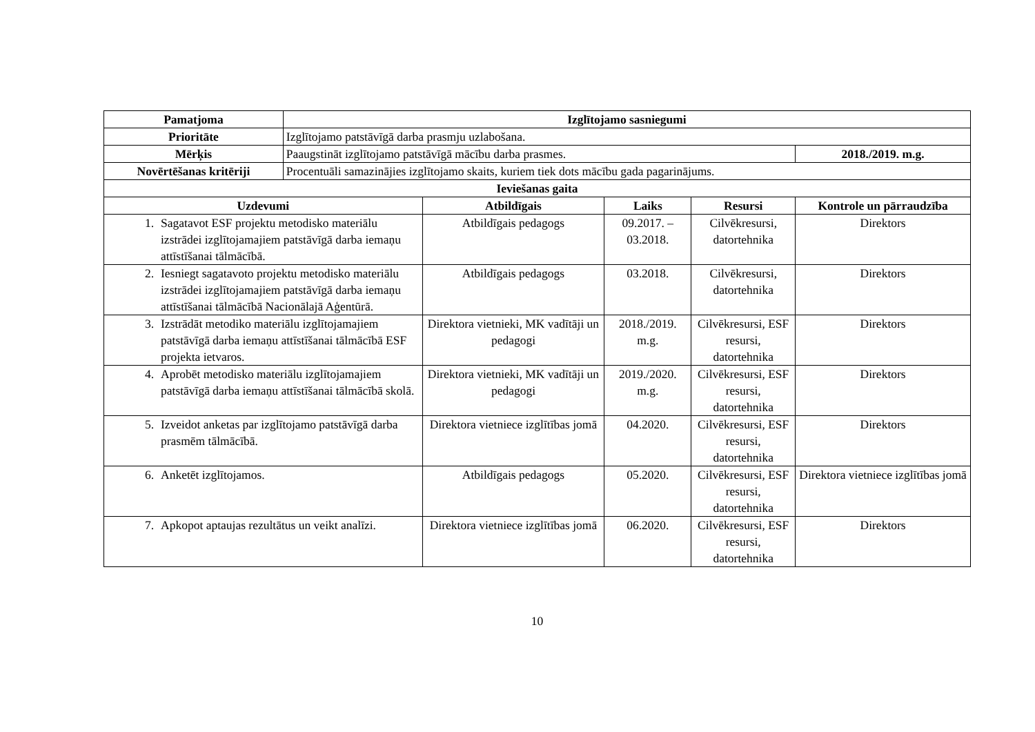| Pamatjoma | Izglītojamo sasniegumi | | | | |
| --- | --- | --- | --- | --- | --- |
| Prioritāte | Izglītojamo patstāvīgā darba prasmju uzlabošana. | | | | |
| Mērķis | Paaugstināt izglītojamo patstāvīgā mācību darba prasmes. | | | | 2018./2019. m.g. |
| Novērtēšanas kritēriji | Procentuāli samazinājies izglītojamo skaits, kuriem tiek dots mācību gada pagarinājums. | | | | |
| Ieviešanas gaita | | | | | |
| Uzdevumi | | Atbildīgais | Laiks | Resursi | Kontrole un pārraudzība |
| 1. Sagatavot ESF projektu metodisko materiālu izstrādei izglītojamajiem patstāvīgā darba iemaņu attīstīšanai tālmācībā. | | Atbildīgais pedagogs | 09.2017. – 03.2018. | Cilvēkresursi, datortehnika | Direktors |
| 2. Iesniegt sagatavoto projektu metodisko materiālu izstrādei izglītojamajiem patstāvīgā darba iemaņu attīstīšanai tālmācībā Nacionālajā Aģentūrā. | | Atbildīgais pedagogs | 03.2018. | Cilvēkresursi, datortehnika | Direktors |
| 3. Izstrādāt metodiko materiālu izglītojamajiem patstāvīgā darba iemaņu attīstīšanai tālmācībā ESF projekta ietvaros. | | Direktora vietnieki, MK vadītāji un pedagogi | 2018./2019. m.g. | Cilvēkresursi, ESF resursi, datortehnika | Direktors |
| 4. Aprobēt metodisko materiālu izglītojamajiem patstāvīgā darba iemaņu attīstīšanai tālmācībā skolā. | | Direktora vietnieki, MK vadītāji un pedagogi | 2019./2020. m.g. | Cilvēkresursi, ESF resursi, datortehnika | Direktors |
| 5. Izveidot anketas par izglītojamo patstāvīgā darba prasmēm tālmācībā. | | Direktora vietniece izglītības jomā | 04.2020. | Cilvēkresursi, ESF resursi, datortehnika | Direktors |
| 6. Anketēt izglītojamos. | | Atbildīgais pedagogs | 05.2020. | Cilvēkresursi, ESF resursi, datortehnika | Direktora vietniece izglītības jomā |
| 7. Apkopot aptaujas rezultātus un veikt analīzi. | | Direktora vietniece izglītības jomā | 06.2020. | Cilvēkresursi, ESF resursi, datortehnika | Direktors |
10